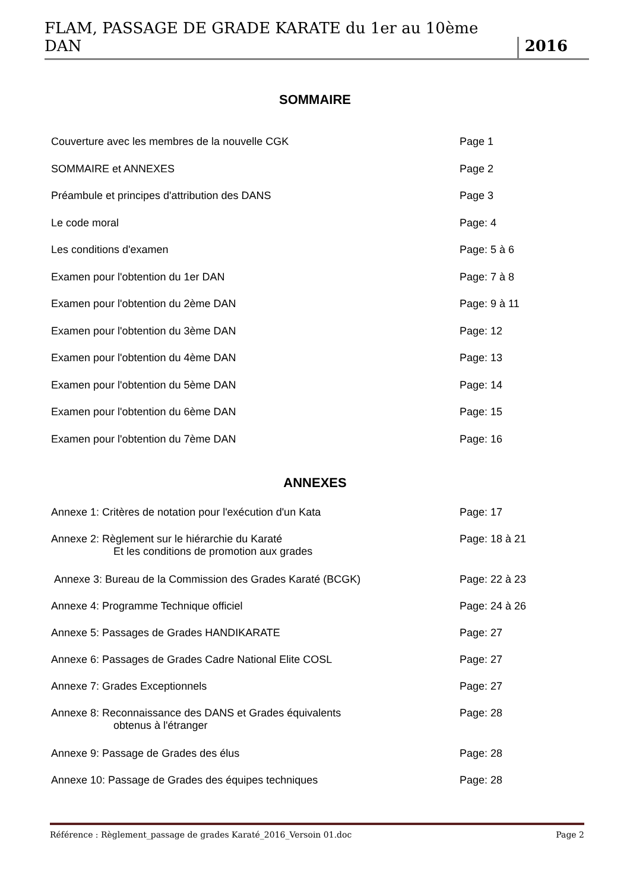FLAM, PASSAGE DE GRADE KARATE du 1er au 10ème DAN 2016
SOMMAIRE
Couverture avec les membres de la nouvelle CGK Page 1
SOMMAIRE et ANNEXES Page 2
Préambule et principes d'attribution des DANS Page 3
Le code moral Page: 4
Les conditions d'examen Page: 5 à 6
Examen pour l'obtention du 1er DAN Page: 7 à 8
Examen pour l'obtention du 2ème DAN Page: 9 à 11
Examen pour l'obtention du 3ème DAN Page: 12
Examen pour l'obtention du 4ème DAN Page: 13
Examen pour l'obtention du 5ème DAN Page: 14
Examen pour l'obtention du 6ème DAN Page: 15
Examen pour l'obtention du 7ème DAN Page: 16
ANNEXES
Annexe 1: Critères de notation pour l'exécution d'un Kata Page: 17
Annexe 2: Règlement sur le hiérarchie du Karaté
Et les conditions de promotion aux grades Page: 18 à 21
Annexe 3: Bureau de la Commission des Grades Karaté (BCGK) Page: 22 à 23
Annexe 4: Programme Technique officiel Page: 24 à 26
Annexe 5: Passages de Grades HANDIKARATE Page: 27
Annexe 6: Passages de Grades Cadre National Elite COSL Page: 27
Annexe 7: Grades Exceptionnels Page: 27
Annexe 8: Reconnaissance des DANS et Grades équivalents
obtenus à l'étranger Page: 28
Annexe 9: Passage de Grades des élus Page: 28
Annexe 10: Passage de Grades des équipes techniques Page: 28
Référence : Règlement_passage de grades Karaté_2016_Versoin 01.doc Page 2